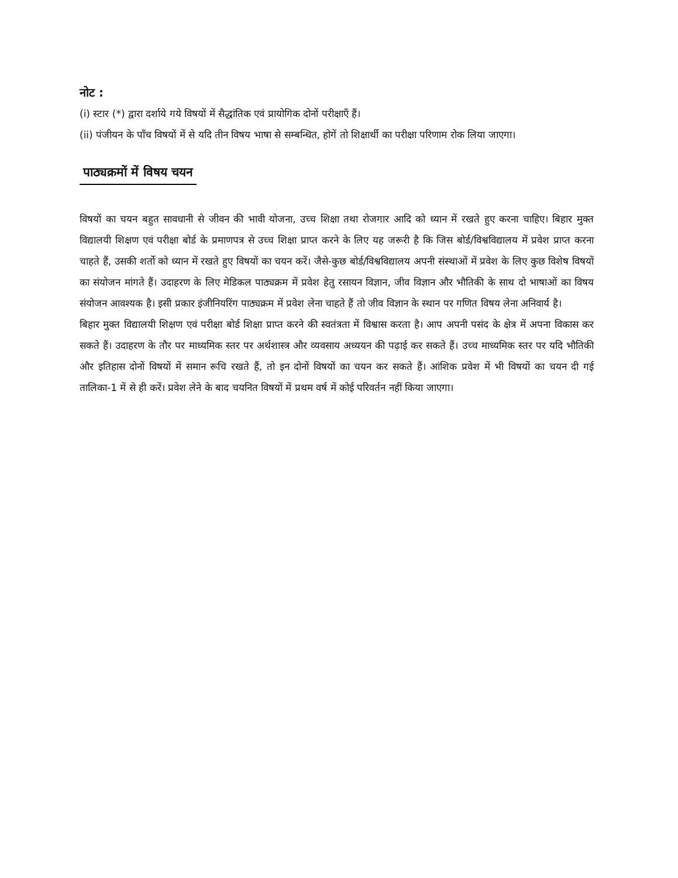नोट :
(i) स्टार (*) द्वारा दर्शाये गये विषयों में सैद्धांतिक एवं प्रायोगिक दोनों परीक्षाएँ हैं।
(ii) पंजीयन के पाँच विषयों में से यदि तीन विषय भाषा से सम्बन्धित, होगें तो शिक्षार्थी का परीक्षा परिणाम रोक लिया जाएगा।
पाठ्यक्रमों में विषय चयन
विषयों का चयन बहुत सावधानी से जीवन की भावी योजना, उच्च शिक्षा तथा रोजगार आदि को ध्यान में रखते हुए करना चाहिए। बिहार मुक्त विद्यालयी शिक्षण एवं परीक्षा बोर्ड के प्रमाणपत्र से उच्च शिक्षा प्राप्त करने के लिए यह जरूरी है कि जिस बोर्ड/विश्वविद्यालय में प्रवेश प्राप्त करना चाहते हैं, उसकी शर्तो को ध्यान में रखते हुए विषयों का चयन करें। जैसे-कुछ बोर्ड/विश्वविद्यालय अपनी संस्थाओं में प्रवेश के लिए कुछ विशेष विषयों का संयोजन मांगते हैं। उदाहरण के लिए मेडिकल पाठ्यक्रम में प्रवेश हेतु रसायन विज्ञान, जीव विज्ञान और भौतिकी के साथ दो भाषाओं का विषय संयोजन आवश्यक है। इसी प्रकार इंजीनियरिंग पाठ्यक्रम में प्रवेश लेना चाहते हैं तो जीव विज्ञान के स्थान पर गणित विषय लेना अनिवार्य है।
बिहार मुक्त विद्यालयी शिक्षण एवं परीक्षा बोर्ड शिक्षा प्राप्त करने की स्वतंत्रता में विश्वास करता है। आप अपनी पसंद के क्षेत्र में अपना विकास कर सकते हैं। उदाहरण के तौर पर माध्यमिक स्तर पर अर्थशास्त्र और व्यवसाय अध्ययन की पढ़ाई कर सकते हैं। उच्च माध्यमिक स्तर पर यदि भौतिकी और इतिहास दोनों विषयों में समान रूचि रखते हैं, तो इन दोनों विषयों का चयन कर सकते हैं। आंशिक प्रवेश में भी विषयों का चयन दी गई तालिका-1 में से ही करें। प्रवेश लेने के बाद चयनित विषयों में प्रथम वर्ष में कोई परिवर्तन नहीं किया जाएगा।